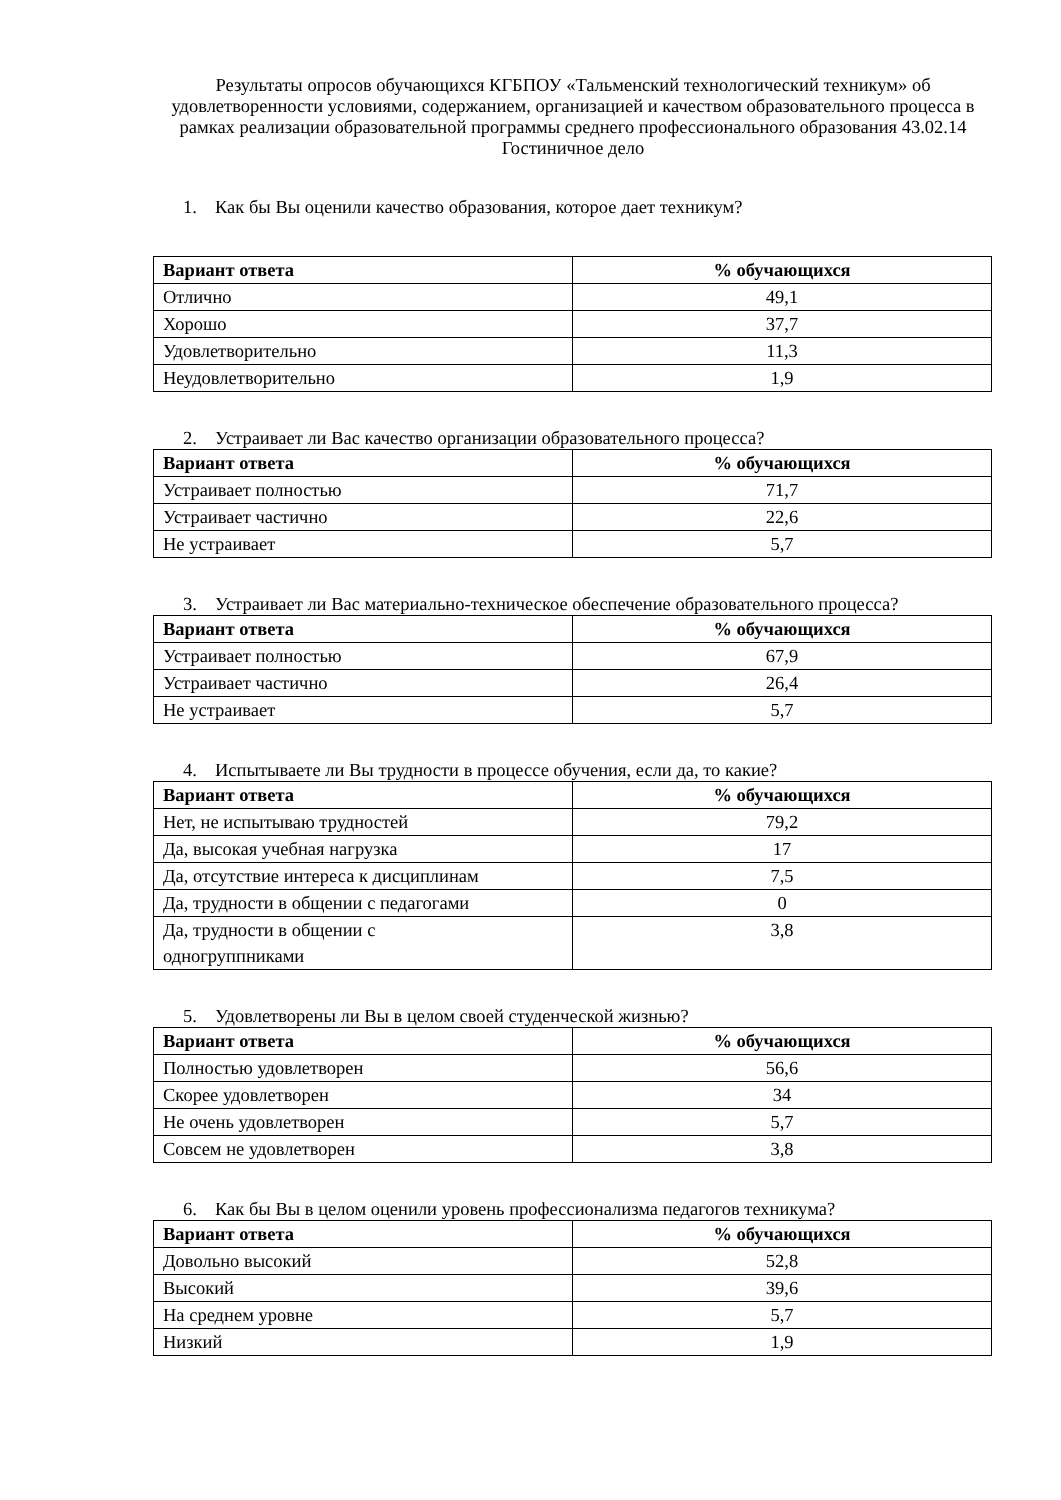Результаты опросов обучающихся КГБПОУ «Тальменский технологический техникум» об удовлетворенности условиями, содержанием, организацией и качеством образовательного процесса в рамках реализации образовательной программы среднего профессионального образования 43.02.14 Гостиничное дело
1. Как бы Вы оценили качество образования, которое дает техникум?
| Вариант ответа | % обучающихся |
| --- | --- |
| Отлично | 49,1 |
| Хорошо | 37,7 |
| Удовлетворительно | 11,3 |
| Неудовлетворительно | 1,9 |
2. Устраивает ли Вас качество организации образовательного процесса?
| Вариант ответа | % обучающихся |
| --- | --- |
| Устраивает полностью | 71,7 |
| Устраивает частично | 22,6 |
| Не устраивает | 5,7 |
3. Устраивает ли Вас материально-техническое обеспечение образовательного процесса?
| Вариант ответа | % обучающихся |
| --- | --- |
| Устраивает полностью | 67,9 |
| Устраивает частично | 26,4 |
| Не устраивает | 5,7 |
4. Испытываете ли Вы трудности в процессе обучения, если да, то какие?
| Вариант ответа | % обучающихся |
| --- | --- |
| Нет, не испытываю трудностей | 79,2 |
| Да, высокая учебная нагрузка | 17 |
| Да, отсутствие интереса к дисциплинам | 7,5 |
| Да, трудности в общении с педагогами | 0 |
| Да, трудности в общении с одногруппниками | 3,8 |
5. Удовлетворены ли Вы в целом своей студенческой жизнью?
| Вариант ответа | % обучающихся |
| --- | --- |
| Полностью удовлетворен | 56,6 |
| Скорее удовлетворен | 34 |
| Не очень удовлетворен | 5,7 |
| Совсем не удовлетворен | 3,8 |
6. Как бы Вы в целом оценили уровень профессионализма педагогов техникума?
| Вариант ответа | % обучающихся |
| --- | --- |
| Довольно высокий | 52,8 |
| Высокий | 39,6 |
| На среднем уровне | 5,7 |
| Низкий | 1,9 |